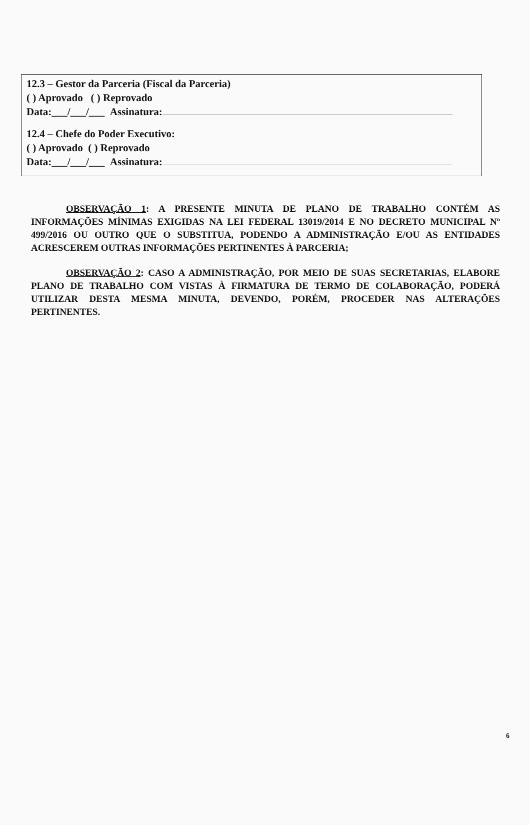12.3 – Gestor da Parceria (Fiscal da Parceria)
( ) Aprovado ( ) Reprovado
Data:___/___/___ Assinatura:
12.4 – Chefe do Poder Executivo:
( ) Aprovado ( ) Reprovado
Data:___/___/___ Assinatura:
OBSERVAÇÃO 1: A PRESENTE MINUTA DE PLANO DE TRABALHO CONTÉM AS INFORMAÇÕES MÍNIMAS EXIGIDAS NA LEI FEDERAL 13019/2014 E NO DECRETO MUNICIPAL Nº 499/2016 OU OUTRO QUE O SUBSTITUA, PODENDO A ADMINISTRAÇÃO E/OU AS ENTIDADES ACRESCEREM OUTRAS INFORMAÇÕES PERTINENTES À PARCERIA;
OBSERVAÇÃO 2: CASO A ADMINISTRAÇÃO, POR MEIO DE SUAS SECRETARIAS, ELABORE PLANO DE TRABALHO COM VISTAS À FIRMATURA DE TERMO DE COLABORAÇÃO, PODERÁ UTILIZAR DESTA MESMA MINUTA, DEVENDO, PORÉM, PROCEDER NAS ALTERAÇÕES PERTINENTES.
6